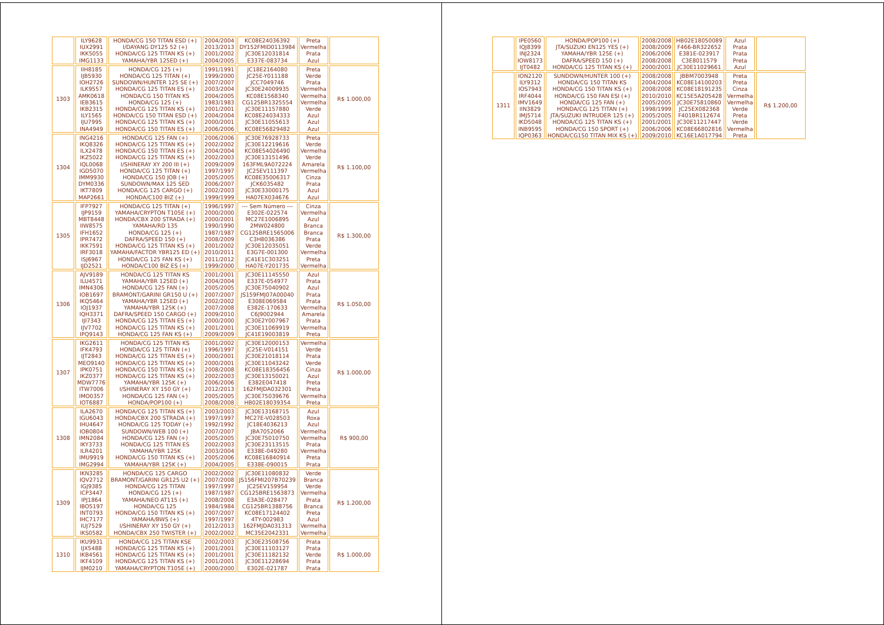| | ILY9628 IUX2991 IKK5055 IMG1133 | HONDA/CG 150 TITAN ESD (+) I/DAYANG DY125 52 (+) HONDA/CG 125 TITAN KS (+) YAMAHA/YBR 125ED (+) | 2004/2004 2013/2013 2001/2002 2004/2005 | KC08E24036392 DY152FMID0113984 JC30E12031814 E337E-083734 | Preta Vermelha Prata Azul | |
| 1303 | IIH8185 IJB5930 IOH2726 ILK9557 AMK0618 IEB3615 IKB2315 ILY1565 IJU7995 INA4949 | HONDA/CG 125 (+) HONDA/CG 125 TITAN (+) SUNDOWN/HUNTER 125 SE (+) HONDA/CG 125 TITAN ES (+) HONDA/CG 150 TITAN KS HONDA/CG 125 (+) HONDA/CG 125 TITAN KS (+) HONDA/CG 150 TITAN ESD (+) HONDA/CG 125 TITAN KS (+) HONDA/CG 150 TITAN ES (+) | 1991/1991 1999/2000 2007/2007 2003/2004 2004/2005 1983/1983 2001/2001 2004/2004 2000/2001 2006/2006 | JC18E2164080 JC25E-Y011188 JCC7049746 JC30E24009935 KC08E1568340 CG125BR1325554 JC30E11157880 KC08E24034333 JC30E11055613 KC08E56829482 | Preta Verde Prata Vermelha Vermelha Vermelha Verde Azul Azul Azul | R$ 1.000,00 |
| 1304 | ING4216 IKQ8326 ILX2478 IKZ5022 IQL0068 IGD5070 IMM9930 DYM0336 IKT7809 MAP2661 | HONDA/CG 125 FAN (+) HONDA/CG 125 TITAN KS (+) HONDA/CG 150 TITAN ES (+) HONDA/CG 125 TITAN KS (+) I/SHINERAY XY 200 III (+) HONDA/CG 125 TITAN (+) HONDA/CG 150 JOB (+) SUNDOWN/MAX 125 SED HONDA/CG 125 CARGO (+) HONDA/C100 BIZ (+) | 2006/2006 2002/2002 2004/2004 2002/2003 2009/2009 1997/1997 2005/2005 2006/2007 2002/2003 1999/1999 | JC30E76928733 JC30E12219616 KC08E54026490 JC30E13151496 163FML9A072224 JC25EV111397 KC08E35006317 JCK6035482 JC30E33000175 HA07EX034676 | Preta Verde Vermelha Verde Amarela Vermelha Cinza Prata Azul Azul | R$ 1.100,00 |
| 1305 | IFP7927 IJP9159 MBT8448 IIW8575 IFH1652 IPR7472 IKK7591 IRF3018 ISJ6967 IJD2521 | HONDA/CG 125 TITAN (+) YAMAHA/CRYPTON T105E (+) HONDA/CBX 200 STRADA (+) YAMAHA/RD 135 HONDA/CG 125 (+) DAFRA/SPEED 150 (+) HONDA/CG 125 TITAN KS (+) YAMAHA/FACTOR YBR125 ED (+) HONDA/CG 125 FAN KS (+) HONDA/C100 BIZ ES (+) | 1996/1997 2000/2000 2000/2001 1990/1990 1987/1987 2008/2009 2001/2002 2010/2011 2011/2012 1999/2000 | --- Sem Número --- E302E-022574 MC27E1006895 2MW024800 CG125BRE1565006 C3H8036386 JC30E12035051 E3G7E-001300 JC41E1C303251 HA07E-Y201735 | Cinza Vermelha Azul Branca Branca Prata Verde Vermelha Preta Vermelha | R$ 1.300,00 |
| 1306 | AJV9189 ILU4571 IMN4306 IOB1697 IKQ5464 IOJ1937 IQH3371 IJI7343 IJV7702 IPQ9143 | HONDA/CG 125 TITAN KS YAMAHA/YBR 125ED (+) HONDA/CG 125 FAN (+) BRAMONT/GARINI GR150 U (+) YAMAHA/YBR 125ED (+) YAMAHA/YBR 125K (+) DAFRA/SPEED 150 CARGO (+) HONDA/CG 125 TITAN ES (+) HONDA/CG 125 TITAN KS (+) HONDA/CG 125 FAN KS (+) | 2001/2001 2004/2004 2005/2005 2007/2007 2002/2002 2007/2008 2009/2010 2000/2000 2001/2001 2009/2009 | JC30E11145550 E337E-054977 JC30E75040902 JS159FMJ07A00040 E308E069584 E382E-170633 C6J9002944 JC30E2Y007967 JC30E11069919 JC41E19003819 | Azul Prata Azul Prata Prata Vermelha Amarela Prata Vermelha Preta | R$ 1.050,00 |
| 1307 | IKG2611 IFK4793 IJT2843 MEO9140 IPK0751 IKZ0377 MDW7776 ITW7006 IMO0357 IOT6887 | HONDA/CG 125 TITAN KS HONDA/CG 125 TITAN (+) HONDA/CG 125 TITAN ES (+) HONDA/CG 125 TITAN KS (+) HONDA/CG 150 TITAN KS (+) HONDA/CG 125 TITAN KS (+) YAMAHA/YBR 125K (+) I/SHINERAY XY 150 GY (+) HONDA/CG 125 FAN (+) HONDA/POP100 (+) | 2001/2002 1996/1997 2000/2001 2000/2001 2008/2008 2002/2003 2006/2006 2012/2013 2005/2005 2008/2008 | JC30E12000153 JC25E-V014151 JC30E21018114 JC30E11043242 KC08E18356456 JC30E13150021 E382E047418 162FMJDA032301 JC30E75039676 HB02E18039354 | Vermelha Verde Prata Verde Cinza Azul Preta Preta Vermelha Preta | R$ 1.000,00 |
| 1308 | ILA2670 IGU6043 IHU4647 IOB0804 IMN2084 IKY3733 ILR4201 IMU9919 IMG2994 | HONDA/CG 125 TITAN KS (+) HONDA/CBX 200 STRADA (+) HONDA/CG 125 TODAY (+) SUNDOWN/WEB 100 (+) HONDA/CG 125 FAN (+) HONDA/CG 125 TITAN ES YAMAHA/YBR 125K HONDA/CG 150 TITAN KS (+) YAMAHA/YBR 125K (+) | 2003/2003 1997/1997 1992/1992 2007/2007 2005/2005 2002/2003 2003/2004 2005/2006 2004/2005 | JC30E13168715 MC27E-V028503 JC18E4036213 JBA7052066 JC30E75010750 JC30E23113515 E338E-049280 KC08E16840914 E338E-090015 | Azul Roxa Azul Vermelha Vermelha Prata Vermelha Preta Prata | R$ 900,00 |
| 1309 | IKN3285 IQV2712 IGJ9385 ICP3447 IPJ1864 IBO5197 INT0793 IHC7177 IUJ7529 IKS0582 | HONDA/CG 125 CARGO BRAMONT/GARINI GR125 U2 (+) HONDA/CG 125 TITAN HONDA/CG 125 (+) YAMAHA/NEO AT115 (+) HONDA/CG 125 HONDA/CG 150 TITAN KS (+) YAMAHA/BWS (+) I/SHINERAY XY 150 GY (+) HONDA/CBX 250 TWISTER (+) | 2002/2002 2007/2008 1997/1997 1987/1987 2008/2008 1984/1984 2007/2007 1997/1997 2012/2013 2002/2002 | JC30E11080832 JS156FMI207B70239 JC25EV159954 CG125BRE1563873 E3A3E-028477 CG125BR1388756 KC08E17124402 4TY-002983 162FMJDA031313 MC35E2042331 | Verde Branca Verde Vermelha Prata Branca Preta Azul Vermelha Vermelha | R$ 1.200,00 |
| 1310 | IKU9931 IJX5488 IKB4561 IKF4109 IJM0210 | HONDA/CG 125 TITAN KSE HONDA/CG 125 TITAN KS (+) HONDA/CG 125 TITAN KS (+) HONDA/CG 125 TITAN KS (+) YAMAHA/CRYPTON T105E (+) | 2002/2003 2001/2001 2001/2001 2001/2001 2000/2000 | JC30E23508756 JC30E11103127 JC30E11182132 JC30E11228694 E302E-021787 | Prata Prata Verde Prata Prata | R$ 1.000,00 |
| | IPE0560 IQJ8399 INJ2324 IOW8173 IJT0482 | HONDA/POP100 (+) JTA/SUZUKI EN125 YES (+) YAMAHA/YBR 125E (+) DAFRA/SPEED 150 (+) HONDA/CG 125 TITAN KS (+) | 2008/2008 2008/2009 2006/2006 2008/2008 2000/2001 | HB02E18050089 F466-BR322652 E381E-023917 C3E8011579 JC30E11029661 | Azul Prata Prata Preta Azul | |
| 1311 | ION2120 ILY9312 IOS7943 IRF4044 IMV1649 IIN3829 IMJ5714 IKD5048 INB9595 IQP0363 | SUNDOWN/HUNTER 100 (+) HONDA/CG 150 TITAN KS HONDA/CG 150 TITAN KS (+) HONDA/CG 150 FAN ESI (+) HONDA/CG 125 FAN (+) HONDA/CG 125 TITAN (+) JTA/SUZUKI INTRUDER 125 (+) HONDA/CG 125 TITAN KS (+) HONDA/CG 150 SPORT (+) HONDA/CG150 TITAN MIX KS (+) | 2008/2008 2004/2004 2008/2008 2010/2010 2005/2005 1998/1999 2005/2005 2001/2001 2006/2006 2009/2010 | JBBM7003948 KC08E14100203 KC08E18191235 KC15E5A205428 JC30E75810860 JC25EX082368 F401BR112674 JC30E11217447 KC08E66802816 KC16E1A017794 | Preta Preta Cinza Vermelha Vermelha Verde Preta Verde Vermelha Preta | R$ 1.200,00 |